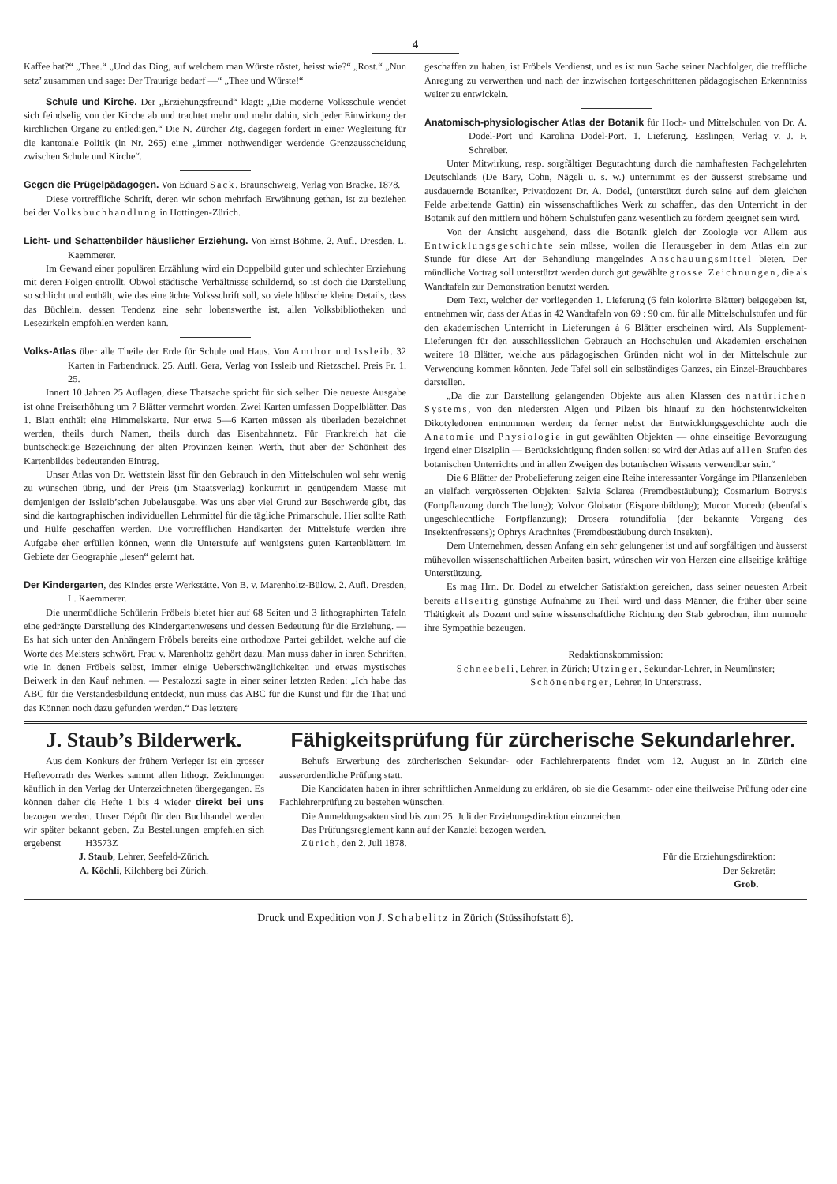4
Kaffee hat?“ „Thee.“ „Und das Ding, auf welchem man Würste röstet, heisst wie?“ „Rost.“ „Nun setz’ zusammen und sage: Der Traurige bedarf —“ „Thee und Würste!“
Schule und Kirche. Der „Erziehungsfreund“ klagt: „Die moderne Volksschule wendet sich feindselig von der Kirche ab und trachtet mehr und mehr dahin, sich jeder Einwirkung der kirchlichen Organe zu entledigen.“ Die N. Zürcher Ztg. dagegen fordert in einer Wegleitung für die kantonale Politik (in Nr. 265) eine „immer nothwendiger werdende Grenzausscheidung zwischen Schule und Kirche“.
Gegen die Prügelpädagogen. Von Eduard Sack. Braunschweig, Verlag von Bracke. 1878.
Diese vortreffliche Schrift, deren wir schon mehrfach Erwähnung gethan, ist zu beziehen bei der Volksbuchhandlung in Hottingen-Zürich.
Licht- und Schattenbilder häuslicher Erziehung. Von Ernst Böhme. 2. Aufl. Dresden, L. Kaemmerer.
Im Gewand einer populären Erzählung wird ein Doppelbild guter und schlechter Erziehung mit deren Folgen entrollt. Obwol städtische Verhältnisse schildernd, so ist doch die Darstellung so schlicht und enthält, wie das eine ächte Volksschrift soll, so viele hübsche kleine Details, dass das Büchlein, dessen Tendenz eine sehr lobenswerthe ist, allen Volksbibliotheken und Lesezirkeln empfohlen werden kann.
Volks-Atlas über alle Theile der Erde für Schule und Haus. Von Amthor und Issleib. 32 Karten in Farbendruck. 25. Aufl. Gera, Verlag von Issleib und Rietzschel. Preis Fr. 1. 25.
Innert 10 Jahren 25 Auflagen, diese Thatsache spricht für sich selber. Die neueste Ausgabe ist ohne Preiserhöhung um 7 Blätter vermehrt worden. Zwei Karten umfassen Doppelblätter. Das 1. Blatt enthält eine Himmelskarte. Nur etwa 5—6 Karten müssen als überladen bezeichnet werden, theils durch Namen, theils durch das Eisenbahnnetz. Für Frankreich hat die buntscheckige Bezeichnung der alten Provinzen keinen Werth, thut aber der Schönheit des Kartenbildes bedeutenden Eintrag.
Unser Atlas von Dr. Wettstein lässt für den Gebrauch in den Mittelschulen wol sehr wenig zu wünschen übrig, und der Preis (im Staatsverlag) konkurrirt in genügendem Masse mit demjenigen der Issleib’schen Jubelausgabe. Was uns aber viel Grund zur Beschwerde gibt, das sind die kartographischen individuellen Lehrmittel für die tägliche Primarschule. Hier sollte Rath und Hülfe geschaffen werden. Die vortrefflichen Handkarten der Mittelstufe werden ihre Aufgabe eher erfüllen können, wenn die Unterstufe auf wenigstens guten Kartenblättern im Gebiete der Geographie „lesen“ gelernt hat.
Der Kindergarten, des Kindes erste Werkstätte. Von B. v. Marenholtz-Bülow. 2. Aufl. Dresden, L. Kaemmerer.
Die unermüdliche Schülerin Fröbels bietet hier auf 68 Seiten und 3 lithographirten Tafeln eine gedrängte Darstellung des Kindergartenwesens und dessen Bedeutung für die Erziehung. — Es hat sich unter den Anhängern Fröbels bereits eine orthodoxe Partei gebildet, welche auf die Worte des Meisters schwört. Frau v. Marenholtz gehört dazu. Man muss daher in ihren Schriften, wie in denen Fröbels selbst, immer einige Ueberschwänglichkeiten und etwas mystisches Beiwerk in den Kauf nehmen. — Pestalozzi sagte in einer seiner letzten Reden: „Ich habe das ABC für die Verstandesbildung entdeckt, nun muss das ABC für die Kunst und für die That und das Können noch dazu gefunden werden.“ Das letztere
geschaffen zu haben, ist Fröbels Verdienst, und es ist nun Sache seiner Nachfolger, die treffliche Anregung zu verwerthen und nach der inzwischen fortgeschrittenen pädagogischen Erkenntniss weiter zu entwickeln.
Anatomisch-physiologischer Atlas der Botanik für Hoch- und Mittelschulen von Dr. A. Dodel-Port und Karolina Dodel-Port. 1. Lieferung. Esslingen, Verlag v. J. F. Schreiber.
Unter Mitwirkung, resp. sorgfältiger Begutachtung durch die namhaftesten Fachgelehrten Deutschlands (De Bary, Cohn, Nägeli u. s. w.) unternimmt es der äusserst strebsame und ausdauernde Botaniker, Privatdozent Dr. A. Dodel, (unterstützt durch seine auf dem gleichen Felde arbeitende Gattin) ein wissenschaftliches Werk zu schaffen, das den Unterricht in der Botanik auf den mittlern und höhern Schulstufen ganz wesentlich zu fördern geeignet sein wird.
Von der Ansicht ausgehend, dass die Botanik gleich der Zoologie vor Allem aus Entwicklungsgeschichte sein müsse, wollen die Herausgeber in dem Atlas ein zur Stunde für diese Art der Behandlung mangelndes Anschauungsmittel bieten. Der mündliche Vortrag soll unterstützt werden durch gut gewählte grosse Zeichnungen, die als Wandtafeln zur Demonstration benutzt werden.
Dem Text, welcher der vorliegenden 1. Lieferung (6 fein kolorirte Blätter) beigegeben ist, entnehmen wir, dass der Atlas in 42 Wandtafeln von 69 : 90 cm. für alle Mittelschulstufen und für den akademischen Unterricht in Lieferungen à 6 Blätter erscheinen wird. Als Supplement-Lieferungen für den ausschliesslichen Gebrauch an Hochschulen und Akademien erscheinen weitere 18 Blätter, welche aus pädagogischen Gründen nicht wol in der Mittelschule zur Verwendung kommen könnten. Jede Tafel soll ein selbständiges Ganzes, ein Einzel-Brauchbares darstellen.
„Da die zur Darstellung gelangenden Objekte aus allen Klassen des natürlichen Systems, von den niedersten Algen und Pilzen bis hinauf zu den höchstentwickelten Dikotyledonen entnommen werden; da ferner nebst der Entwicklungsgeschichte auch die Anatomie und Physiologie in gut gewählten Objekten — ohne einseitige Bevorzugung irgend einer Disziplin — Berücksichtigung finden sollen: so wird der Atlas auf allen Stufen des botanischen Unterrichts und in allen Zweigen des botanischen Wissens verwendbar sein.“
Die 6 Blätter der Probelieferung zeigen eine Reihe interessanter Vorgänge im Pflanzenleben an vielfach vergrösserten Objekten: Salvia Sclarea (Fremdbestäubung); Cosmarium Botrysis (Fortpflanzung durch Theilung); Volvor Globator (Eisporenbildung); Mucor Mucedo (ebenfalls ungeschlechtliche Fortpflanzung); Drosera rotundifolia (der bekannte Vorgang des Insektenfressens); Ophrys Arachnites (Fremdbestäubung durch Insekten).
Dem Unternehmen, dessen Anfang ein sehr gelungener ist und auf sorgfältigen und äusserst mühevollen wissenschaftlichen Arbeiten basirt, wünschen wir von Herzen eine allseitige kräftige Unterstützung.
Es mag Hrn. Dr. Dodel zu etwelcher Satisfaktion gereichen, dass seiner neuesten Arbeit bereits allseitig günstige Aufnahme zu Theil wird und dass Männer, die früher über seine Thätigkeit als Dozent und seine wissenschaftliche Richtung den Stab gebrochen, ihm nunmehr ihre Sympathie bezeugen.
Redaktionskommission:
Schneebeli, Lehrer, in Zürich; Utzinger, Sekundar-Lehrer, in Neumünster; Schönenberger, Lehrer, in Unterstrass.
J. Staub’s Bilderwerk.
Aus dem Konkurs der frühern Verleger ist ein grosser Heftevorrath des Werkes sammt allen lithogr. Zeichnungen käuflich in den Verlag der Unterzeichneten übergegangen. Es können daher die Hefte 1 bis 4 wieder direkt bei uns bezogen werden. Unser Dépôt für den Buchhandel werden wir später bekannt geben. Zu Bestellungen empfehlen sich ergebenst H3573Z
J. Staub, Lehrer, Seefeld-Zürich.
A. Köchli, Kilchberg bei Zürich.
Fähigkeitsprüfung für zürcherische Sekundarlehrer.
Behufs Erwerbung des zürcherischen Sekundar- oder Fachlehrerpatents findet vom 12. August an in Zürich eine ausserordentliche Prüfung statt.
Die Kandidaten haben in ihrer schriftlichen Anmeldung zu erklären, ob sie die Gesammt- oder eine theilweise Prüfung oder eine Fachlehrerprüfung zu bestehen wünschen.
Die Anmeldungsakten sind bis zum 25. Juli der Erziehungsdirektion einzureichen.
Das Prüfungsreglement kann auf der Kanzlei bezogen werden.
Zürich, den 2. Juli 1878.
Für die Erziehungsdirektion:
Der Sekretär:
Grob.
Druck und Expedition von J. Schabelitz in Zürich (Stüssihofstatt 6).